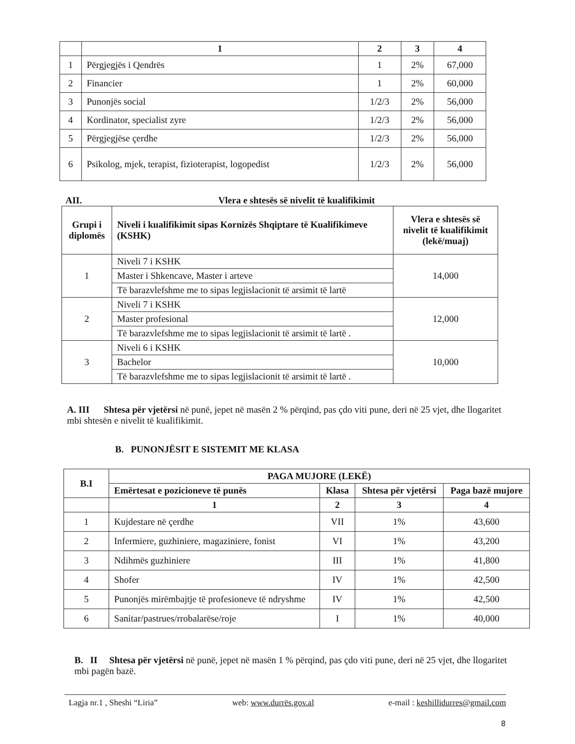| | 1 | 2 | 3 | 4 |
| --- | --- | --- | --- | --- |
| 1 | Përgjegjës i Qendrës | 1 | 2% | 67,000 |
| 2 | Financier | 1 | 2% | 60,000 |
| 3 | Punonjës social | 1/2/3 | 2% | 56,000 |
| 4 | Kordinator, specialist zyre | 1/2/3 | 2% | 56,000 |
| 5 | Përgjegjëse çerdhe | 1/2/3 | 2% | 56,000 |
| 6 | Psikolog, mjek, terapist, fizioterapist, logopedist | 1/2/3 | 2% | 56,000 |
AII. Vlera e shtesës së nivelit të kualifikimit
| Grupi i diplomës | Niveli i kualifikimit sipas Kornizës Shqiptare të Kualifikimeve (KSHK) | Vlera e shtesës së nivelit të kualifikimit (lekë/muaj) |
| --- | --- | --- |
| 1 | Niveli 7 i KSHK | 14,000 |
| | Master i Shkencave, Master i arteve | |
| | Të barazvlefshme me to sipas legjislacionit të arsimit të lartë | |
| 2 | Niveli 7 i KSHK | 12,000 |
| | Master profesional | |
| | Të barazvlefshme me to sipas legjislacionit të arsimit të lartë . | |
| 3 | Niveli 6 i KSHK | 10,000 |
| | Bachelor | |
| | Të barazvlefshme me to sipas legjislacionit të arsimit të lartë . | |
A. III Shtesa për vjetërsi në punë, jepet në masën 2 % përqind, pas çdo viti pune, deri në 25 vjet, dhe llogaritet mbi shtesën e nivelit të kualifikimit.
B. PUNONJËSIT E SISTEMIT ME KLASA
| B.I | PAGA MUJORE (LEKË) | | | |
| --- | --- | --- | --- | --- |
| | Emërtesat e pozicioneve të punës | Klasa | Shtesa për vjetërsi | Paga bazë mujore |
| | 1 | 2 | 3 | 4 |
| 1 | Kujdestare në çerdhe | VII | 1% | 43,600 |
| 2 | Infermiere, guzhiniere, magaziniere, fonist | VI | 1% | 43,200 |
| 3 | Ndihmës guzhiniere | III | 1% | 41,800 |
| 4 | Shofer | IV | 1% | 42,500 |
| 5 | Punonjës mirëmbajtje të profesioneve të ndryshme | IV | 1% | 42,500 |
| 6 | Sanitar/pastrues/rrobalarëse/roje | I | 1% | 40,000 |
B. II Shtesa për vjetërsi në punë, jepet në masën 1 % përqind, pas çdo viti pune, deri në 25 vjet, dhe llogaritet mbi pagën bazë.
Lagja nr.1 , Sheshi “Liria” web: www.durrës.gov.al e-mail : keshillidurres@gmail.com
8